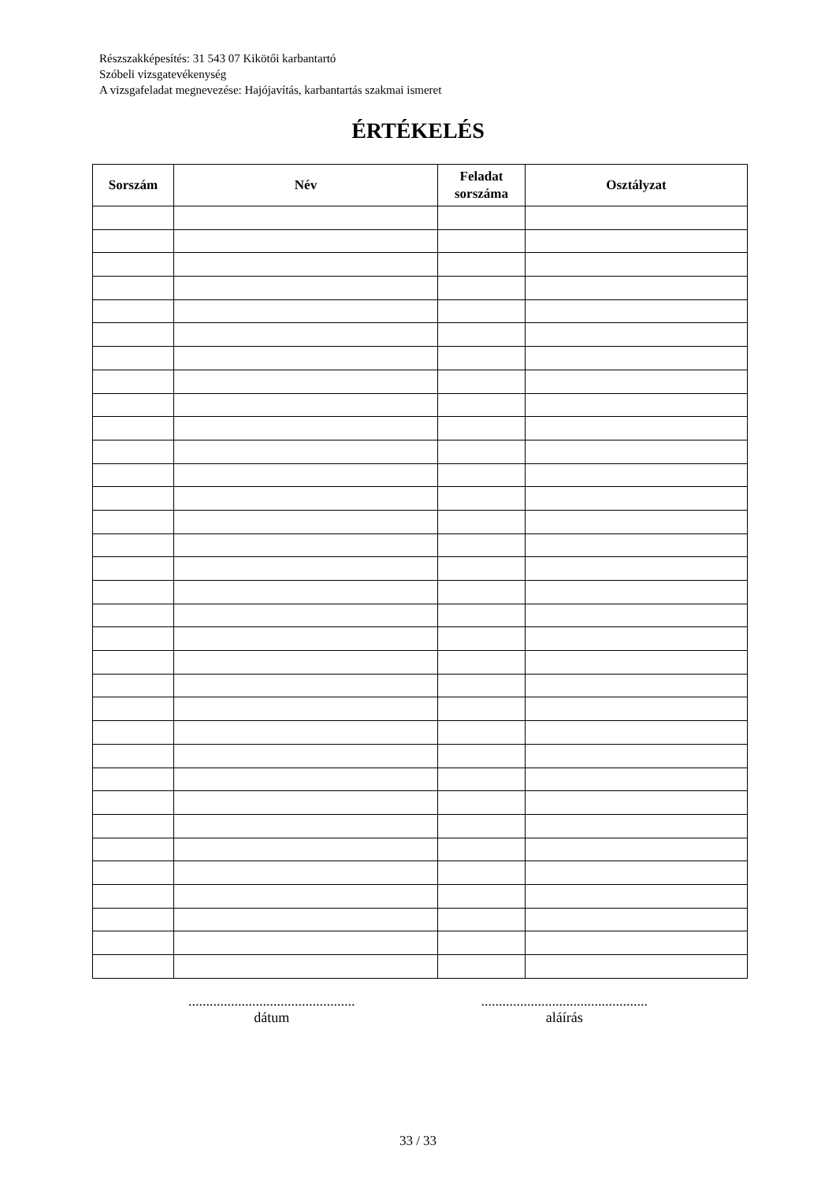Részszakképesítés: 31 543 07 Kikötői karbantartó
Szóbeli vizsgatevékenység
A vizsgafeladat megnevezése: Hajójavítás, karbantartás szakmai ismeret
ÉRTÉKELÉS
| Sorszám | Név | Feladat sorszáma | Osztályzat |
| --- | --- | --- | --- |
...............................................
dátum
...............................................
aláírás
33 / 33